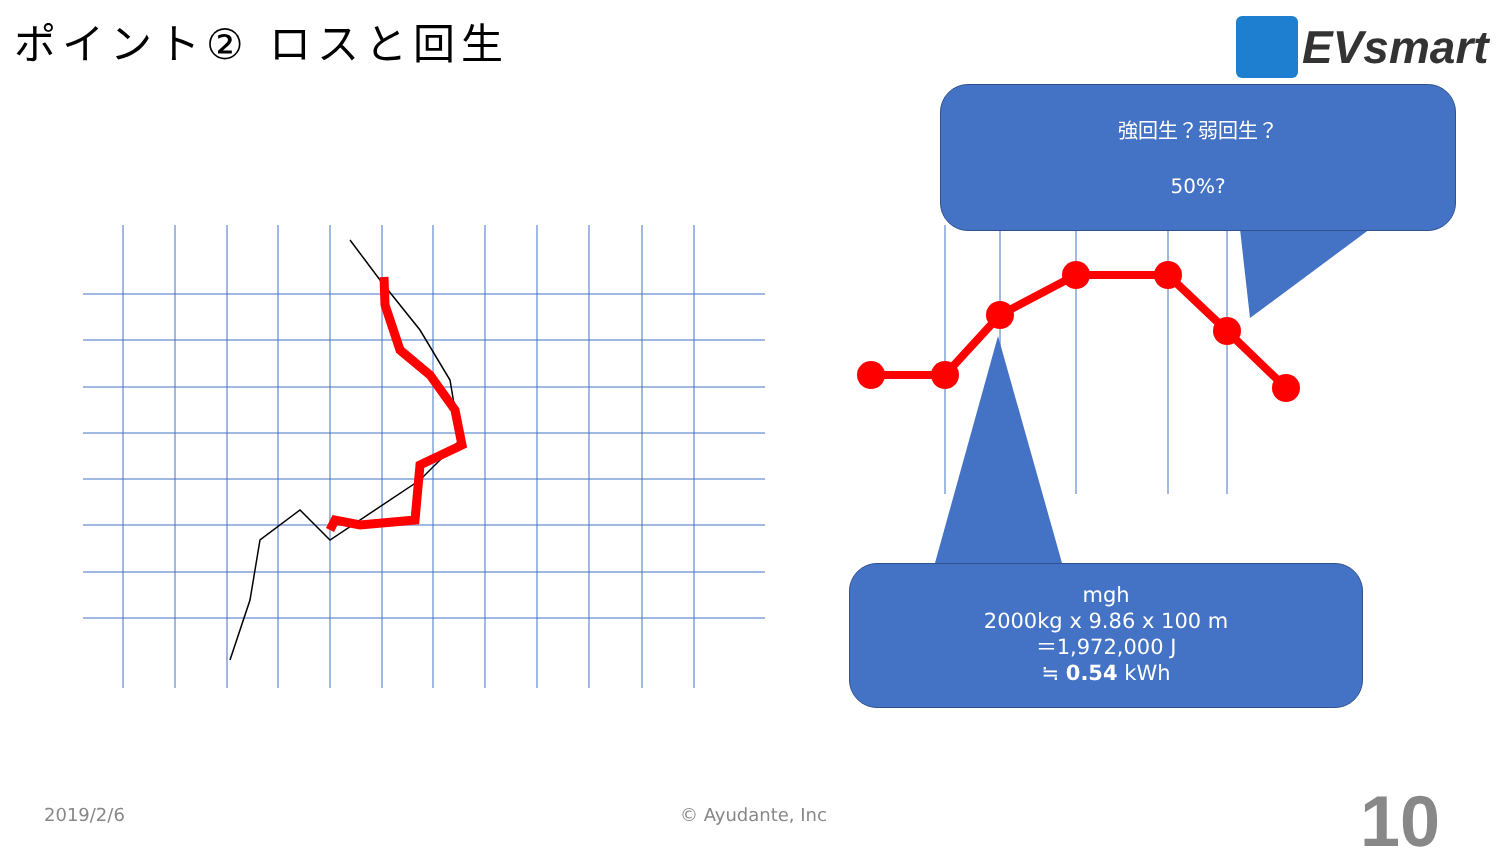ポイント② ロスと回生
EVsmart
強回生？弱回生？
50%?
mgh
2000kg x 9.86 x 100 m
＝1,972,000 J
≒ 0.54 kWh
2019/2/6 © Ayudante, Inc 10